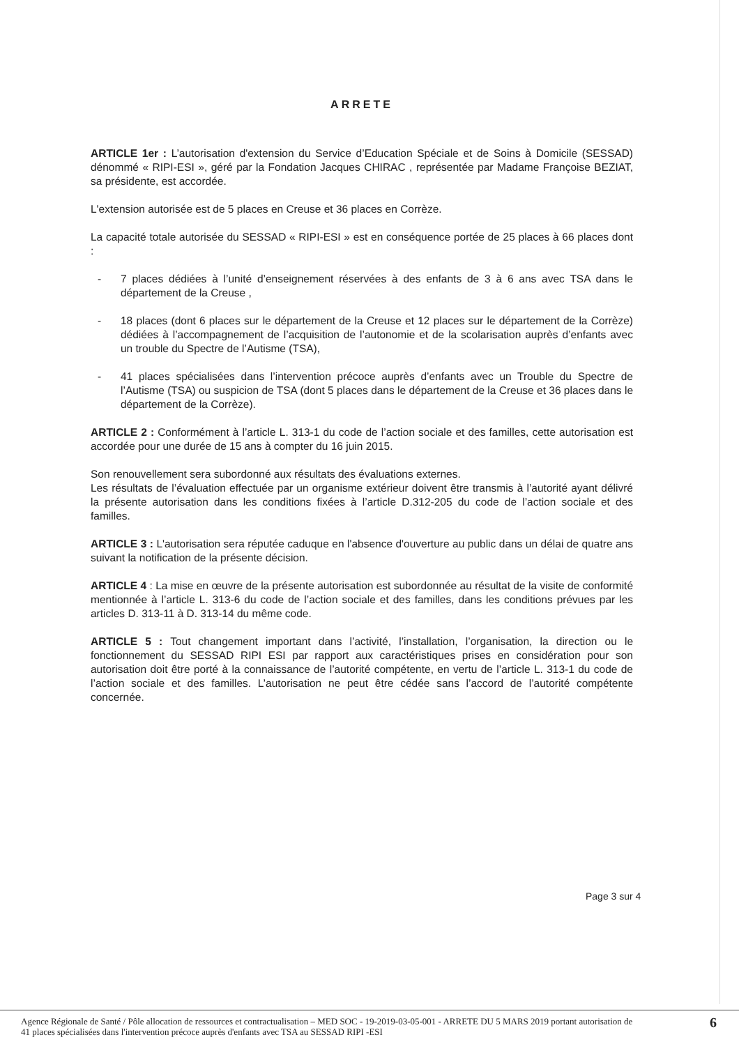ARRETE
ARTICLE 1er : L’autorisation d'extension du Service d’Education Spéciale et de Soins à Domicile (SESSAD) dénommé « RIPI-ESI », géré par la Fondation Jacques CHIRAC , représentée par Madame Françoise BEZIAT, sa présidente, est accordée.
L'extension autorisée est de 5 places en Creuse et 36 places en Corrèze.
La capacité totale autorisée du SESSAD « RIPI-ESI » est en conséquence portée de 25 places à 66 places dont :
- 7 places dédiées à l’unité d’enseignement réservées à des enfants de 3 à 6 ans avec TSA dans le département de la Creuse ,
- 18 places (dont 6 places sur le département de la Creuse et 12 places sur le département de la Corrèze) dédiées à l’accompagnement de l’acquisition de l’autonomie et de la scolarisation auprès d’enfants avec un trouble du Spectre de l’Autisme (TSA),
- 41 places spécialisées dans l’intervention précoce auprès d’enfants avec un Trouble du Spectre de l’Autisme (TSA) ou suspicion de TSA (dont 5 places dans le département de la Creuse et 36 places dans le département de la Corrèze).
ARTICLE 2 : Conformément à l’article L. 313-1 du code de l’action sociale et des familles, cette autorisation est accordée pour une durée de 15 ans à compter du 16 juin 2015.
Son renouvellement sera subordonné aux résultats des évaluations externes.
Les résultats de l’évaluation effectuée par un organisme extérieur doivent être transmis à l’autorité ayant délivré la présente autorisation dans les conditions fixées à l’article D.312-205 du code de l’action sociale et des familles.
ARTICLE 3 : L'autorisation sera réputée caduque en l'absence d'ouverture au public dans un délai de quatre ans suivant la notification de la présente décision.
ARTICLE 4 : La mise en œuvre de la présente autorisation est subordonnée au résultat de la visite de conformité mentionnée à l’article L. 313-6 du code de l’action sociale et des familles, dans les conditions prévues par les articles D. 313-11 à D. 313-14 du même code.
ARTICLE 5 : Tout changement important dans l’activité, l’installation, l’organisation, la direction ou le fonctionnement du SESSAD RIPI ESI par rapport aux caractéristiques prises en considération pour son autorisation doit être porté à la connaissance de l’autorité compétente, en vertu de l’article L. 313-1 du code de l’action sociale et des familles. L’autorisation ne peut être cédée sans l’accord de l’autorité compétente concernée.
Page 3 sur 4
Agence Régionale de Santé / Pôle allocation de ressources et contractualisation – MED SOC - 19-2019-03-05-001 - ARRETE DU 5 MARS 2019 portant autorisation de 41 places spécialisées dans l'intervention précoce auprès d'enfants avec TSA au SESSAD RIPI -ESI
6